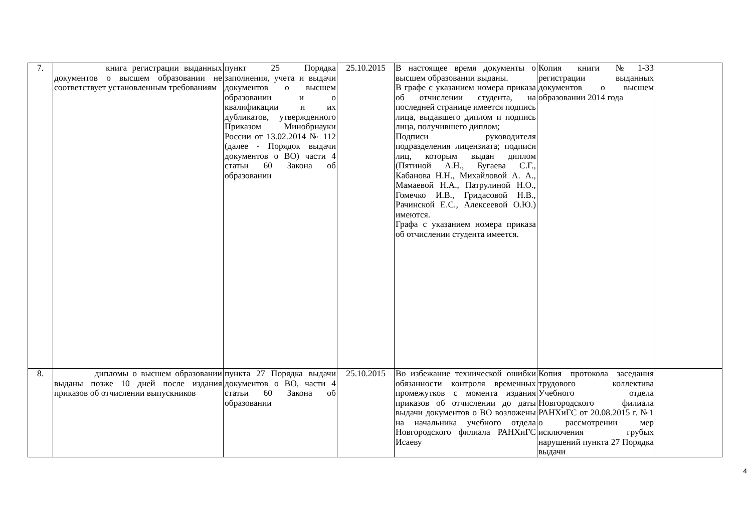| 7. | книга регистрации выданных документов о высшем образовании не соответствует установленным требованиям | пункт 25 Порядка заполнения, учета и выдачи документов о высшем образовании и о квалификации и их дубликатов, утвержденного Приказом Минобрнауки России от 13.02.2014 № 112 (далее - Порядок выдачи документов о ВО) части 4 статьи 60 Закона об образовании | 25.10.2015 | В настоящее время документы о высшем образовании выданы. В графе с указанием номера приказа об отчислении студента, на последней странице имеется подпись лица, выдавшего диплом и подпись лица, получившего диплом; Подписи руководителя подразделения лицензиата; подписи лиц, которым выдан диплом (Пятиной А.Н., Бугаева С.Г., Кабанова Н.Н., Михайловой А. А., Мамаевой Н.А., Патрулиной Н.О., Гомечко И.В., Гридасовой Н.В., Рачинской Е.С., Алексеевой О.Ю.) имеются. Графа с указанием номера приказа об отчислении студента имеется. | Копия книги №1-33 регистрации выданных документов о высшем образовании 2014 года | |
| 8. | дипломы о высшем образовании выданы позже 10 дней после издания приказов об отчислении выпускников | пункта 27 Порядка выдачи документов о ВО, части 4 статьи 60 Закона об образовании | 25.10.2015 | Во избежание технической ошибки обязанности контроля временных промежутков с момента издания приказов об отчислении до даты выдачи документов о ВО возложены на начальника учебного отдела Новгородского филиала РАНХиГС Исаеву | Копия протокола заседания трудового коллектива Учебного отдела Новгородского филиала РАНХиГС от 20.08.2015 г. №1 о рассмотрении мер исключения грубых нарушений пункта 27 Порядка выдачи | |
4